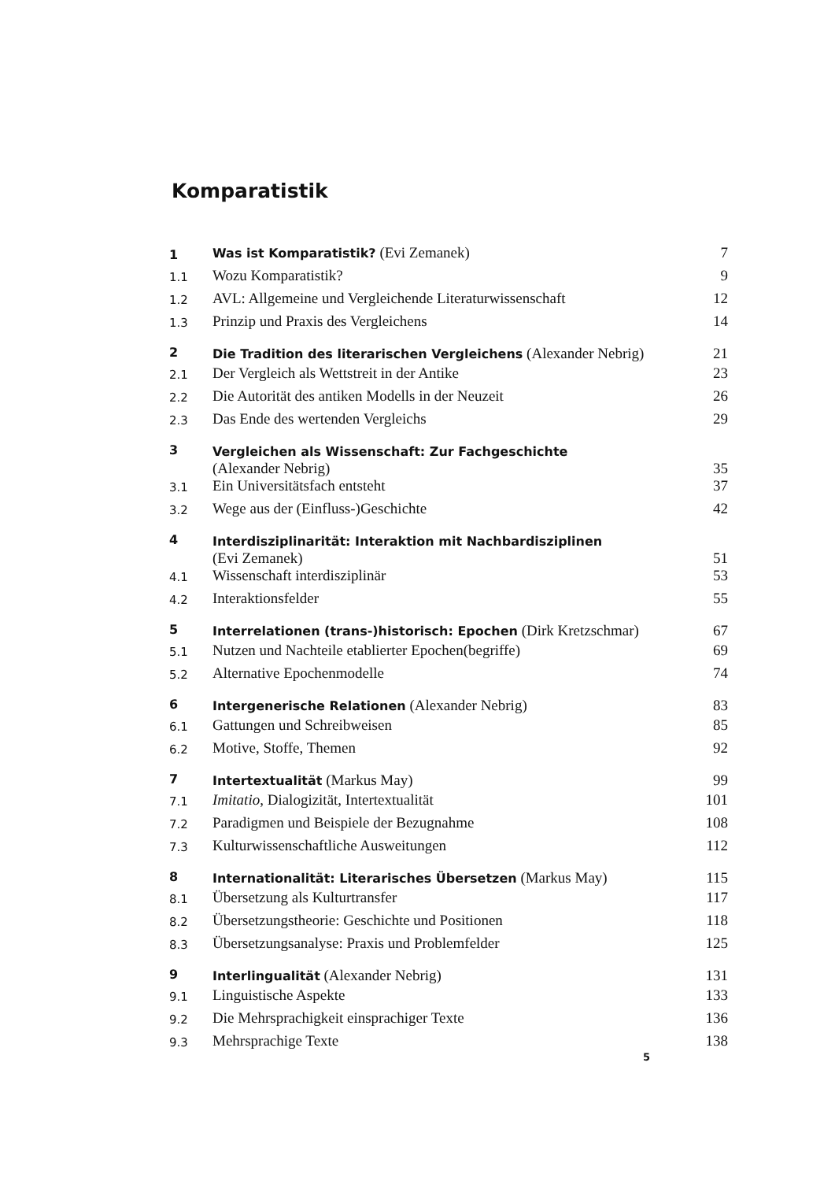Komparatistik
| 1 | Was ist Komparatistik? (Evi Zemanek) | 7 |
| 1.1 | Wozu Komparatistik? | 9 |
| 1.2 | AVL: Allgemeine und Vergleichende Literaturwissenschaft | 12 |
| 1.3 | Prinzip und Praxis des Vergleichens | 14 |
| 2 | Die Tradition des literarischen Vergleichens (Alexander Nebrig) | 21 |
| 2.1 | Der Vergleich als Wettstreit in der Antike | 23 |
| 2.2 | Die Autorität des antiken Modells in der Neuzeit | 26 |
| 2.3 | Das Ende des wertenden Vergleichs | 29 |
| 3 | Vergleichen als Wissenschaft: Zur Fachgeschichte (Alexander Nebrig) | 35 |
| 3.1 | Ein Universitätsfach entsteht | 37 |
| 3.2 | Wege aus der (Einfluss-)Geschichte | 42 |
| 4 | Interdisziplinarität: Interaktion mit Nachbardisziplinen (Evi Zemanek) | 51 |
| 4.1 | Wissenschaft interdisziplinär | 53 |
| 4.2 | Interaktionsfelder | 55 |
| 5 | Interrelationen (trans-)historisch: Epochen (Dirk Kretzschmar) | 67 |
| 5.1 | Nutzen und Nachteile etablierter Epochen(begriffe) | 69 |
| 5.2 | Alternative Epochenmodelle | 74 |
| 6 | Intergenerische Relationen (Alexander Nebrig) | 83 |
| 6.1 | Gattungen und Schreibweisen | 85 |
| 6.2 | Motive, Stoffe, Themen | 92 |
| 7 | Intertextualität (Markus May) | 99 |
| 7.1 | Imitatio , Dialogizität, Intertextualität | 101 |
| 7.2 | Paradigmen und Beispiele der Bezugnahme | 108 |
| 7.3 | Kulturwissenschaftliche Ausweitungen | 112 |
| 8 | Internationalität: Literarisches Übersetzen (Markus May) | 115 |
| 8.1 | Übersetzung als Kulturtransfer | 117 |
| 8.2 | Übersetzungstheorie: Geschichte und Positionen | 118 |
| 8.3 | Übersetzungsanalyse: Praxis und Problemfelder | 125 |
| 9 | Interlingualität (Alexander Nebrig) | 131 |
| 9.1 | Linguistische Aspekte | 133 |
| 9.2 | Die Mehrsprachigkeit einsprachiger Texte | 136 |
| 9.3 | Mehrsprachige Texte | 138 |
5